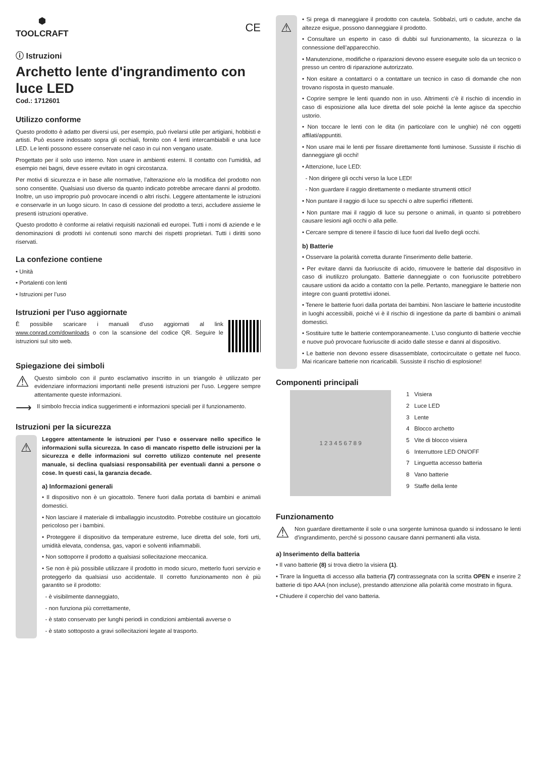⬢
TOOLCRAFT
CE
ⓘ Istruzioni
Archetto lente d'ingrandimento con luce LED
Cod.: 1712601
Utilizzo conforme
Questo prodotto è adatto per diversi usi, per esempio, può rivelarsi utile per artigiani, hobbisti e artisti. Può essere indossato sopra gli occhiali, fornito con 4 lenti intercambiabili e una luce LED. Le lenti possono essere conservate nel caso in cui non vengano usate.
Progettato per il solo uso interno. Non usare in ambienti esterni. Il contatto con l’umidità, ad esempio nei bagni, deve essere evitato in ogni circostanza.
Per motivi di sicurezza e in base alle normative, l’alterazione e/o la modifica del prodotto non sono consentite. Qualsiasi uso diverso da quanto indicato potrebbe arrecare danni al prodotto. Inoltre, un uso improprio può provocare incendi o altri rischi. Leggere attentamente le istruzioni e conservarle in un luogo sicuro. In caso di cessione del prodotto a terzi, accludere assieme le presenti istruzioni operative.
Questo prodotto è conforme ai relativi requisiti nazionali ed europei. Tutti i nomi di aziende e le denominazioni di prodotti ivi contenuti sono marchi dei rispetti proprietari. Tutti i diritti sono riservati.
La confezione contiene
• Unità
• Portalenti con lenti
• Istruzioni per l’uso
Istruzioni per l'uso aggiornate
È possibile scaricare i manuali d’uso aggiornati al link www.conrad.com/downloads o con la scansione del codice QR. Seguire le istruzioni sul sito web.
Spiegazione dei simboli
⚠
Questo simbolo con il punto esclamativo inscritto in un triangolo è utilizzato per evidenziare informazioni importanti nelle presenti istruzioni per l'uso. Leggere sempre attentamente queste informazioni.
⟶
Il simbolo freccia indica suggerimenti e informazioni speciali per il funzionamento.
Istruzioni per la sicurezza
⚠
Leggere attentamente le istruzioni per l’uso e osservare nello specifico le informazioni sulla sicurezza. In caso di mancato rispetto delle istruzioni per la sicurezza e delle informazioni sul corretto utilizzo contenute nel presente manuale, si declina qualsiasi responsabilità per eventuali danni a persone o cose. In questi casi, la garanzia decade.
a) Informazioni generali
• Il dispositivo non è un giocattolo. Tenere fuori dalla portata di bambini e animali domestici.
• Non lasciare il materiale di imballaggio incustodito. Potrebbe costituire un giocattolo pericoloso per i bambini.
• Proteggere il dispositivo da temperature estreme, luce diretta del sole, forti urti, umidità elevata, condensa, gas, vapori e solventi infiammabili.
• Non sottoporre il prodotto a qualsiasi sollecitazione meccanica.
• Se non è più possibile utilizzare il prodotto in modo sicuro, metterlo fuori servizio e proteggerlo da qualsiasi uso accidentale. Il corretto funzionamento non è più garantito se il prodotto:
- è visibilmente danneggiato,
- non funziona più correttamente,
- è stato conservato per lunghi periodi in condizioni ambientali avverse o
- è stato sottoposto a gravi sollecitazioni legate al trasporto.
⚠
• Si prega di maneggiare il prodotto con cautela. Sobbalzi, urti o cadute, anche da altezze esigue, possono danneggiare il prodotto.
• Consultare un esperto in caso di dubbi sul funzionamento, la sicurezza o la connessione dell’apparecchio.
• Manutenzione, modifiche o riparazioni devono essere eseguite solo da un tecnico o presso un centro di riparazione autorizzato.
• Non esitare a contattarci o a contattare un tecnico in caso di domande che non trovano risposta in questo manuale.
• Coprire sempre le lenti quando non in uso. Altrimenti c'è il rischio di incendio in caso di esposizione alla luce diretta del sole poiché la lente agisce da specchio ustorio.
• Non toccare le lenti con le dita (in particolare con le unghie) né con oggetti affilati/appuntiti.
• Non usare mai le lenti per fissare direttamente fonti luminose. Sussiste il rischio di danneggiare gli occhi!
• Attenzione, luce LED:
- Non dirigere gli occhi verso la luce LED!
- Non guardare il raggio direttamente o mediante strumenti ottici!
• Non puntare il raggio di luce su specchi o altre superfici riflettenti.
• Non puntare mai il raggio di luce su persone o animali, in quanto si potrebbero causare lesioni agli occhi o alla pelle.
• Cercare sempre di tenere il fascio di luce fuori dal livello degli occhi.
b) Batterie
• Osservare la polarità corretta durante l'inserimento delle batterie.
• Per evitare danni da fuoriuscite di acido, rimuovere le batterie dal dispositivo in caso di inutilizzo prolungato. Batterie danneggiate o con fuoriuscite potrebbero causare ustioni da acido a contatto con la pelle. Pertanto, maneggiare le batterie non integre con guanti protettivi idonei.
• Tenere le batterie fuori dalla portata dei bambini. Non lasciare le batterie incustodite in luoghi accessibili, poiché vi è il rischio di ingestione da parte di bambini o animali domestici.
• Sostituire tutte le batterie contemporaneamente. L'uso congiunto di batterie vecchie e nuove può provocare fuoriuscite di acido dalle stesse e danni al dispositivo.
• Le batterie non devono essere disassemblate, cortocircuitate o gettate nel fuoco. Mai ricaricare batterie non ricaricabili. Sussiste il rischio di esplosione!
Componenti principali
1 2 3 4 5 6 7 8 9
1 Visiera
2 Luce LED
3 Lente
4 Blocco archetto
5 Vite di blocco visiera
6 Interruttore LED ON/OFF
7 Linguetta accesso batteria
8 Vano batterie
9 Staffe della lente
Funzionamento
⚠
Non guardare direttamente il sole o una sorgente luminosa quando si indossano le lenti d'ingrandimento, perché si possono causare danni permanenti alla vista.
a) Inserimento della batteria
• Il vano batterie (8) si trova dietro la visiera (1).
• Tirare la linguetta di accesso alla batteria (7) contrassegnata con la scritta OPEN e inserire 2 batterie di tipo AAA (non incluse), prestando attenzione alla polarità come mostrato in figura.
• Chiudere il coperchio del vano batteria.